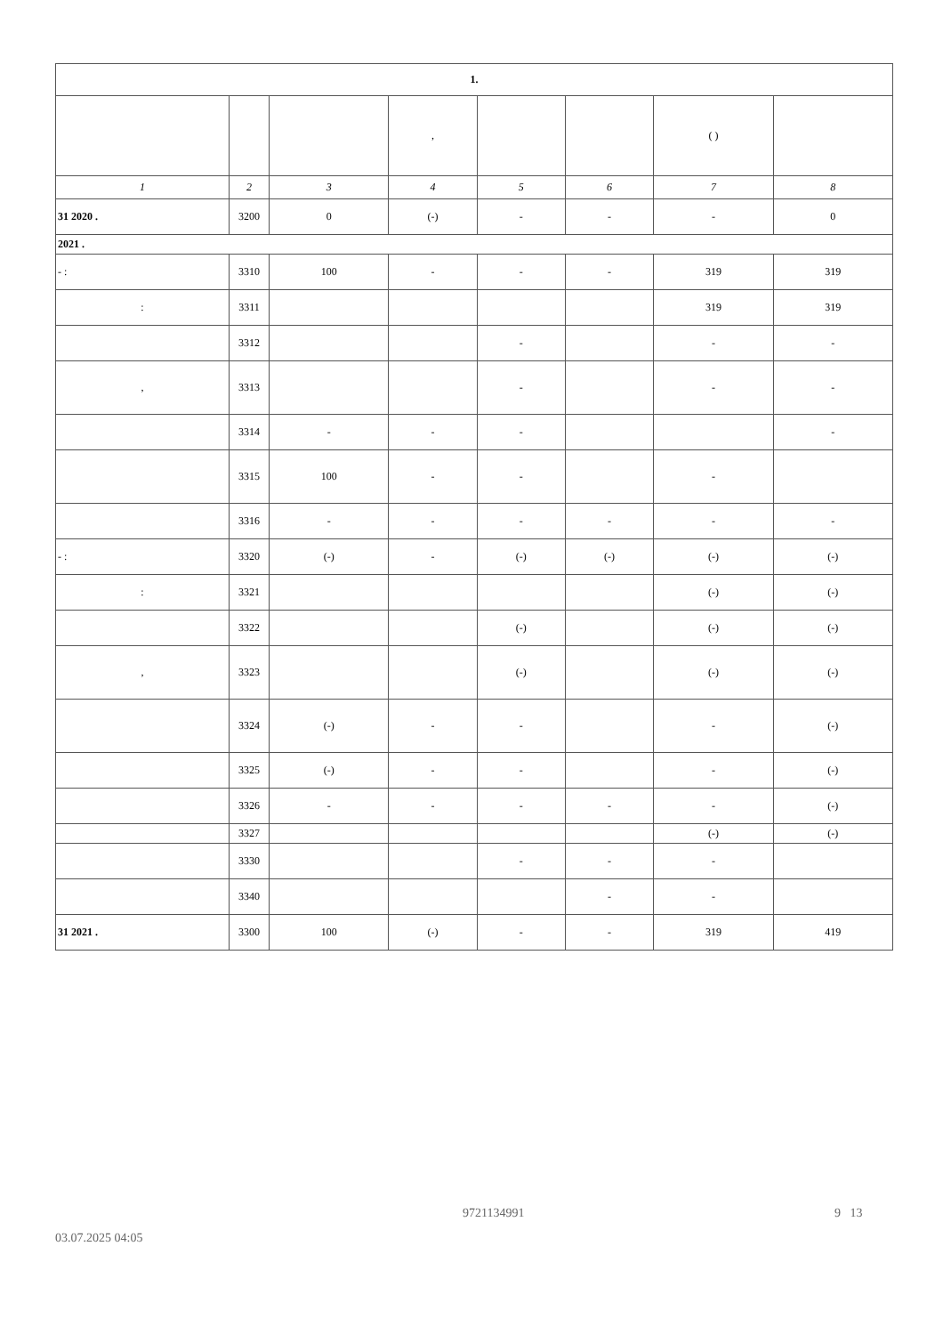| 1. | | | | | | | |
| --- | --- | --- | --- | --- | --- | --- | --- |
| | | | , | | | ( ) | |
| 1 | 2 | 3 | 4 | 5 | 6 | 7 | 8 |
| 31 2020 . | 3200 | 0 | (-) | - | - | - | 0 |
| 2021 . | | | | | | | |
| - : | 3310 | 100 | - | - | - | 319 | 319 |
| : | 3311 | | | | | 319 | 319 |
| | 3312 | | | - | | - | - |
| , | 3313 | | | - | | - | - |
| | 3314 | - | - | - | | | - |
| | 3315 | 100 | - | - | | - | |
| | 3316 | - | - | - | - | - | - |
| - : | 3320 | (-) | - | (-) | (-) | (-) | (-) |
| : | 3321 | | | | | (-) | (-) |
| | 3322 | | | (-) | | (-) | (-) |
| , | 3323 | | | (-) | | (-) | (-) |
| | 3324 | (-) | - | - | | - | (-) |
| | 3325 | (-) | - | - | | - | (-) |
| | 3326 | - | - | - | - | - | (-) |
| | 3327 | | | | | (-) | (-) |
| | 3330 | | | - | - | - | |
| | 3340 | | | | - | - | |
| 31 2021 . | 3300 | 100 | (-) | - | - | 319 | 419 |
9721134991 9 13
03.07.2025 04:05